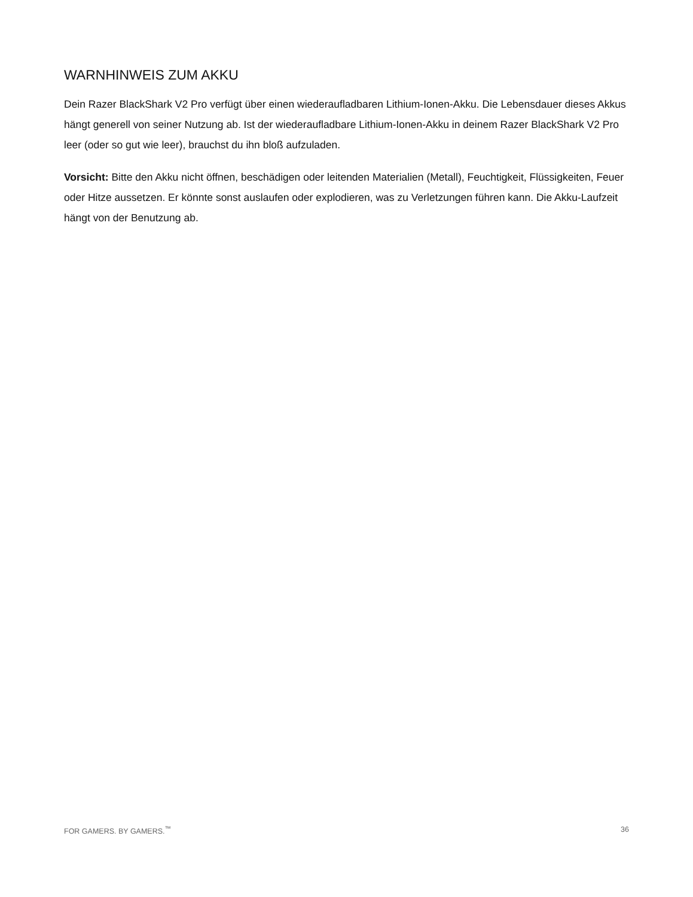WARNHINWEIS ZUM AKKU
Dein Razer BlackShark V2 Pro verfügt über einen wiederaufladbaren Lithium-Ionen-Akku. Die Lebensdauer dieses Akkus hängt generell von seiner Nutzung ab. Ist der wiederaufladbare Lithium-Ionen-Akku in deinem Razer BlackShark V2 Pro leer (oder so gut wie leer), brauchst du ihn bloß aufzuladen.
Vorsicht: Bitte den Akku nicht öffnen, beschädigen oder leitenden Materialien (Metall), Feuchtigkeit, Flüssigkeiten, Feuer oder Hitze aussetzen. Er könnte sonst auslaufen oder explodieren, was zu Verletzungen führen kann. Die Akku-Laufzeit hängt von der Benutzung ab.
FOR GAMERS. BY GAMERS.<sup>™</sup> 36